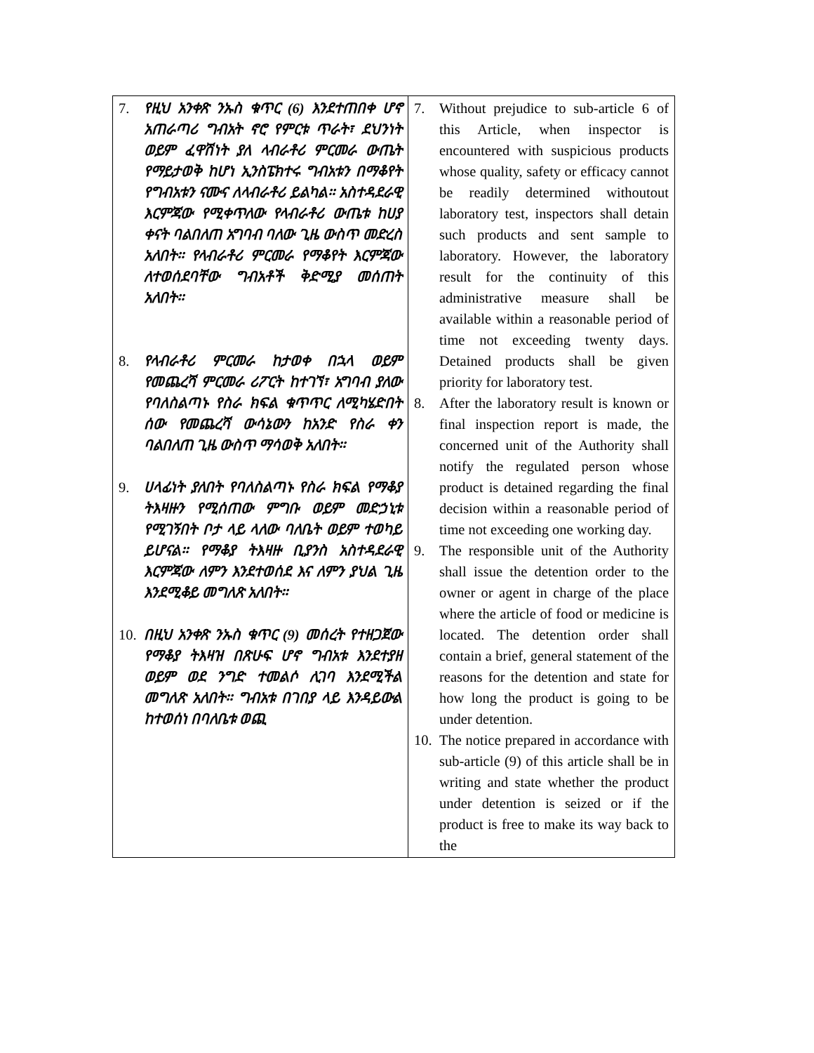| 7. የዚህ አንቀጽ ንኡስ ቁጥር (6) እንደተጠበቀ ሆኖ አጠራጣሪ ግብአት ኖሮ የምርቱ ጥራት፣ ደህንነት ወይም ፈዋሽነት ያለ ላብራቶሪ ምርመራ ውጤት የማይታወቅ ከሆነ ኢንስፔክተሩ ግብአቱን በማቆየት የግብአቱን ናሙና ለላብራቶሪ ይልካል፡፡ አስተዳደራዊ እርምጃው የሚቀጥለው የላብራቶሪ ውጤቱ ከሀያ ቀናት ባልበለጠ አግባብ ባለው ጊዜ ውስጥ መድረስ አለበት፡፡ የላብራቶሪ ምርመራ የማቆየት እርምጃው ለተወሰደባቸው ግብአቶች ቅድሚያ መሰጠት አለበት፡፡ 8. የላብራቶሪ ምርመራ ከታወቀ በኋላ ወይም የመጨረሻ ምርመራ ሪፖርት ከተገኘ፣ አግባብ ያለው የባለስልጣኑ የስራ ክፍል ቁጥጥር ለሚካሄድበት ሰው የመጨረሻ ውሳኔውን ከአንድ የስራ ቀን ባልበለጠ ጊዜ ውስጥ ማሳወቅ አለበት፡፡ 9. ሀላፊነት ያለበት የባለስልጣኑ የስራ ክፍል የማቆያ ትእዛዙን የሚሰጠው ምግቡ ወይም መድኃኒቱ የሚገኝበት ቦታ ላይ ላለው ባለቤት ወይም ተወካይ ይሆናል፡፡ የማቆያ ትእዛዙ ቢያንስ አስተዳደራዊ እርምጃው ለምን እንደተወሰደ እና ለምን ያህል ጊዜ እንደሚቆይ መግለጽ አለበት፡፡ 10. በዚህ አንቀጽ ንኡስ ቁጥር (9) መሰረት የተዘጋጀው የማቆያ ትእዛዝ በጽሁፍ ሆኖ ግብአቱ እንደተያዘ ወይም ወደ ንግድ ተመልሶ ሊገባ እንደሚችል መግለጽ አለበት፡፡ ግብአቱ በገበያ ላይ እንዳይውል ከተወሰነ በባለቤቱ ወጪ | 7. Without prejudice to sub-article 6 of this Article, when inspector is encountered with suspicious products whose quality, safety or efficacy cannot be readily determined withoutout laboratory test, inspectors shall detain such products and sent sample to laboratory. However, the laboratory result for the continuity of this administrative measure shall be available within a reasonable period of time not exceeding twenty days. Detained products shall be given priority for laboratory test. 8. After the laboratory result is known or final inspection report is made, the concerned unit of the Authority shall notify the regulated person whose product is detained regarding the final decision within a reasonable period of time not exceeding one working day. 9. The responsible unit of the Authority shall issue the detention order to the owner or agent in charge of the place where the article of food or medicine is located. The detention order shall contain a brief, general statement of the reasons for the detention and state for how long the product is going to be under detention. 10. The notice prepared in accordance with sub-article (9) of this article shall be in writing and state whether the product under detention is seized or if the product is free to make its way back to the |